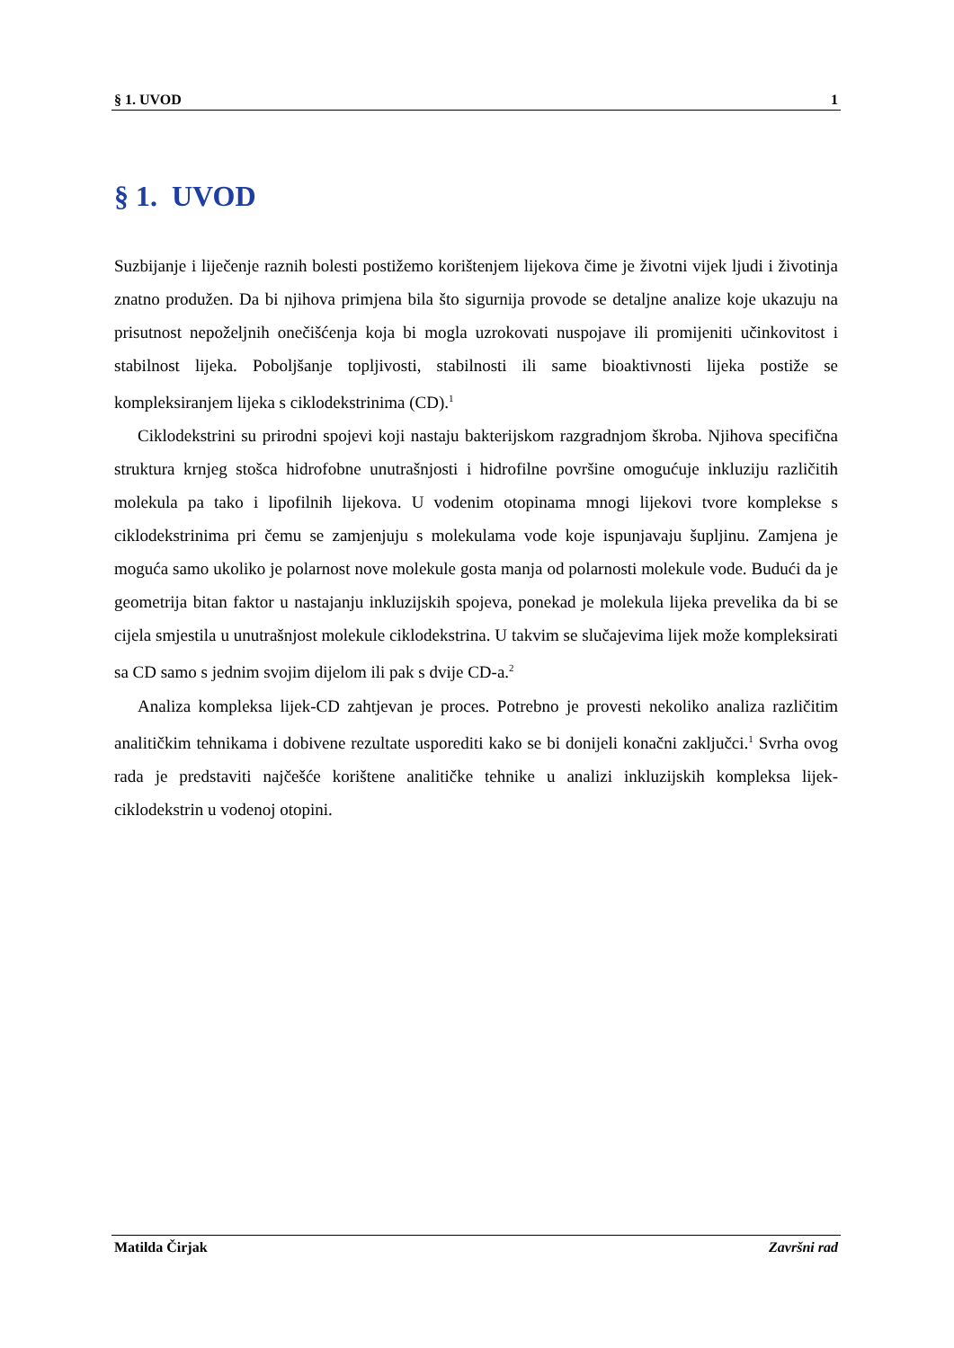§ 1. UVOD 1
§ 1. UVOD
Suzbijanje i liječenje raznih bolesti postižemo korištenjem lijekova čime je životni vijek ljudi i životinja znatno produžen. Da bi njihova primjena bila što sigurnija provode se detaljne analize koje ukazuju na prisutnost nepoželjnih onečišćenja koja bi mogla uzrokovati nuspojave ili promijeniti učinkovitost i stabilnost lijeka. Poboljšanje topljivosti, stabilnosti ili same bioaktivnosti lijeka postiže se kompleksiranjem lijeka s ciklodekstrinima (CD).<sup>1</sup>
Ciklodekstrini su prirodni spojevi koji nastaju bakterijskom razgradnjom škroba. Njihova specifična struktura krnjeg stošca hidrofobne unutrašnjosti i hidrofilne površine omogućuje inkluziju različitih molekula pa tako i lipofilnih lijekova. U vodenim otopinama mnogi lijekovi tvore komplekse s ciklodekstrinima pri čemu se zamjenjuju s molekulama vode koje ispunjavaju šupljinu. Zamjena je moguća samo ukoliko je polarnost nove molekule gosta manja od polarnosti molekule vode. Budući da je geometrija bitan faktor u nastajanju inkluzijskih spojeva, ponekad je molekula lijeka prevelika da bi se cijela smjestila u unutrašnjost molekule ciklodekstrina. U takvim se slučajevima lijek može kompleksirati sa CD samo s jednim svojim dijelom ili pak s dvije CD-a.<sup>2</sup>
Analiza kompleksa lijek-CD zahtjevan je proces. Potrebno je provesti nekoliko analiza različitim analitičkim tehnikama i dobivene rezultate usporediti kako se bi donijeli konačni zaključci.<sup>1</sup> Svrha ovog rada je predstaviti najčešće korištene analitičke tehnike u analizi inkluzijskih kompleksa lijek-ciklodekstrin u vodenoj otopini.
Matilda Čirjak Završni rad